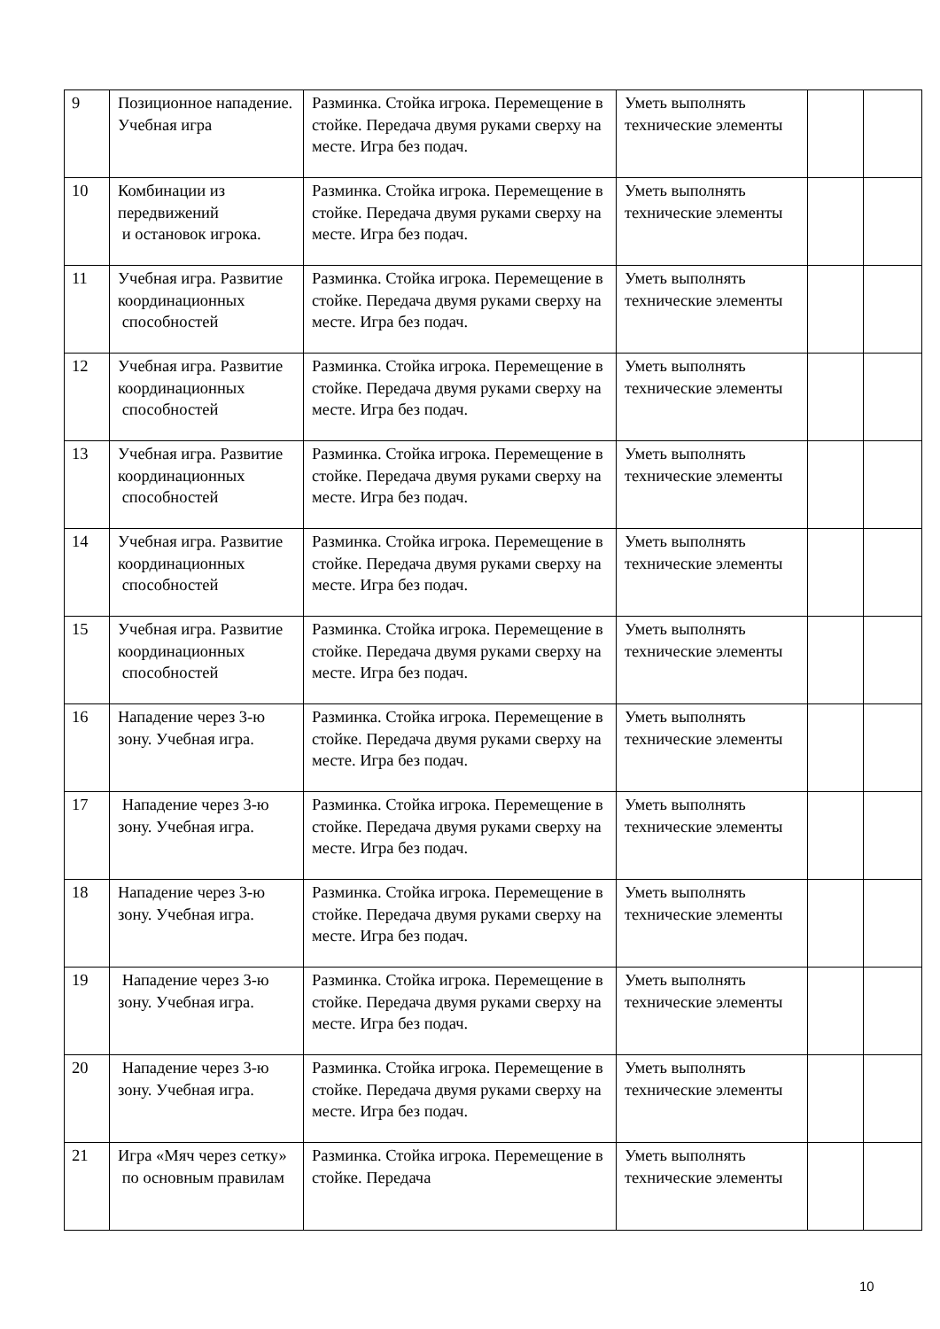| 9 | Позиционное нападение. Учебная игра | Разминка. Стойка игрока. Перемещение в стойке. Передача двумя руками сверху на месте. Игра без подач. | Уметь выполнять технические элементы | | |
| 10 | Комбинации из передвижений и остановок игрока. | Разминка. Стойка игрока. Перемещение в стойке. Передача двумя руками сверху на месте. Игра без подач. | Уметь выполнять технические элементы | | |
| 11 | Учебная игра. Развитие координационных способностей | Разминка. Стойка игрока. Перемещение в стойке. Передача двумя руками сверху на месте. Игра без подач. | Уметь выполнять технические элементы | | |
| 12 | Учебная игра. Развитие координационных способностей | Разминка. Стойка игрока. Перемещение в стойке. Передача двумя руками сверху на месте. Игра без подач. | Уметь выполнять технические элементы | | |
| 13 | Учебная игра. Развитие координационных способностей | Разминка. Стойка игрока. Перемещение в стойке. Передача двумя руками сверху на месте. Игра без подач. | Уметь выполнять технические элементы | | |
| 14 | Учебная игра. Развитие координационных способностей | Разминка. Стойка игрока. Перемещение в стойке. Передача двумя руками сверху на месте. Игра без подач. | Уметь выполнять технические элементы | | |
| 15 | Учебная игра. Развитие координационных способностей | Разминка. Стойка игрока. Перемещение в стойке. Передача двумя руками сверху на месте. Игра без подач. | Уметь выполнять технические элементы | | |
| 16 | Нападение через 3-ю зону. Учебная игра. | Разминка. Стойка игрока. Перемещение в стойке. Передача двумя руками сверху на месте. Игра без подач. | Уметь выполнять технические элементы | | |
| 17 | Нападение через 3-ю зону. Учебная игра. | Разминка. Стойка игрока. Перемещение в стойке. Передача двумя руками сверху на месте. Игра без подач. | Уметь выполнять технические элементы | | |
| 18 | Нападение через 3-ю зону. Учебная игра. | Разминка. Стойка игрока. Перемещение в стойке. Передача двумя руками сверху на месте. Игра без подач. | Уметь выполнять технические элементы | | |
| 19 | Нападение через 3-ю зону. Учебная игра. | Разминка. Стойка игрока. Перемещение в стойке. Передача двумя руками сверху на месте. Игра без подач. | Уметь выполнять технические элементы | | |
| 20 | Нападение через 3-ю зону. Учебная игра. | Разминка. Стойка игрока. Перемещение в стойке. Передача двумя руками сверху на месте. Игра без подач. | Уметь выполнять технические элементы | | |
| 21 | Игра «Мяч через сетку» по основным правилам | Разминка. Стойка игрока. Перемещение в стойке. Передача | Уметь выполнять технические элементы | | |
10